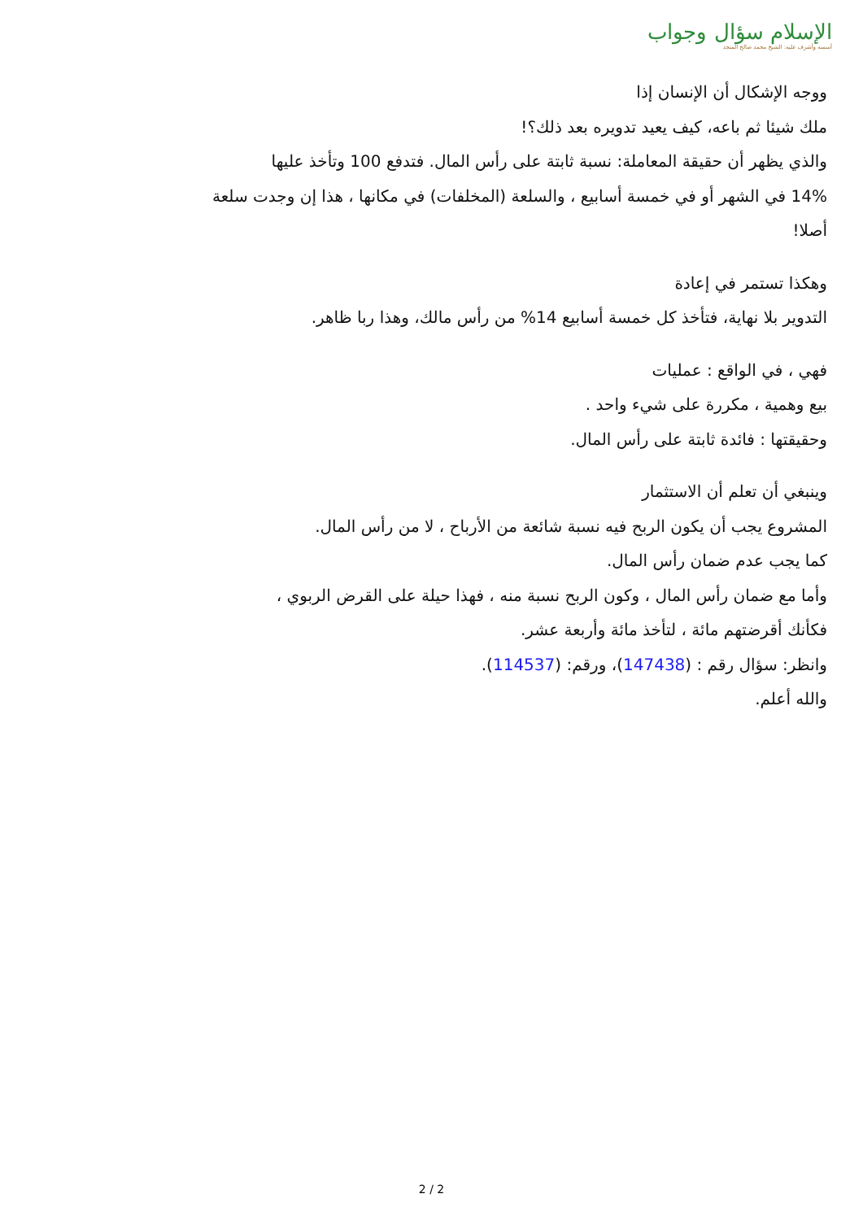الإسلام سؤال وجواب
أسسه وأشرف عليه: الشيخ محمد صالح المنجد
ووجه الإشكال أن الإنسان إذا
ملك شيئا ثم باعه، كيف يعيد تدويره بعد ذلك؟!
والذي يظهر أن حقيقة المعاملة: نسبة ثابتة على رأس المال. فتدفع 100 وتأخذ عليها
14% في الشهر أو في خمسة أسابيع ، والسلعة (المخلفات) في مكانها ، هذا إن وجدت سلعة
أصلا!
وهكذا تستمر في إعادة
التدوير بلا نهاية، فتأخذ كل خمسة أسابيع 14% من رأس مالك، وهذا ربا ظاهر.
فهي ، في الواقع : عمليات
بيع وهمية ، مكررة على شيء واحد .
وحقيقتها : فائدة ثابتة على رأس المال.
وينبغي أن تعلم أن الاستثمار
المشروع يجب أن يكون الربح فيه نسبة شائعة من الأرباح ، لا من رأس المال.
كما يجب عدم ضمان رأس المال.
وأما مع ضمان رأس المال ، وكون الربح نسبة منه ، فهذا حيلة على القرض الربوي ،
فكأنك أقرضتهم مائة ، لتأخذ مائة وأربعة عشر.
وانظر: سؤال رقم : (147438)، ورقم: (114537).
والله أعلم.
2 / 2